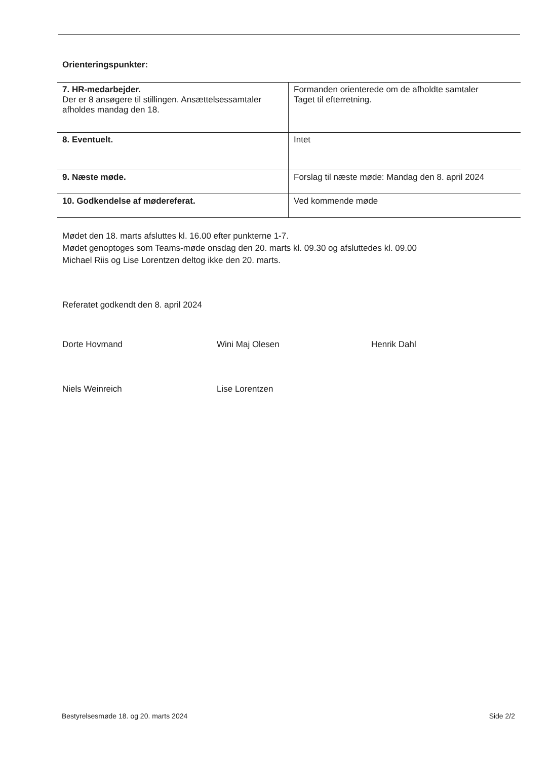Orienteringspunkter:
| 7. HR-medarbejder. Der er 8 ansøgere til stillingen. Ansættelsessamtaler afholdes mandag den 18. | Formanden orienterede om de afholdte samtaler Taget til efterretning. |
| 8. Eventuelt. | Intet |
| 9. Næste møde. | Forslag til næste møde: Mandag den 8. april 2024 |
| 10. Godkendelse af mødereferat. | Ved kommende møde |
Mødet den 18. marts afsluttes kl. 16.00 efter punkterne 1-7.
Mødet genoptoges som Teams-møde onsdag den 20. marts kl. 09.30 og afsluttedes kl. 09.00
Michael Riis og Lise Lorentzen deltog ikke den 20. marts.
Referatet godkendt den 8. april 2024
Dorte Hovmand
Wini Maj Olesen
Henrik Dahl
Niels Weinreich
Lise Lorentzen
Bestyrelsesmøde 18. og 20. marts 2024 Side 2/2